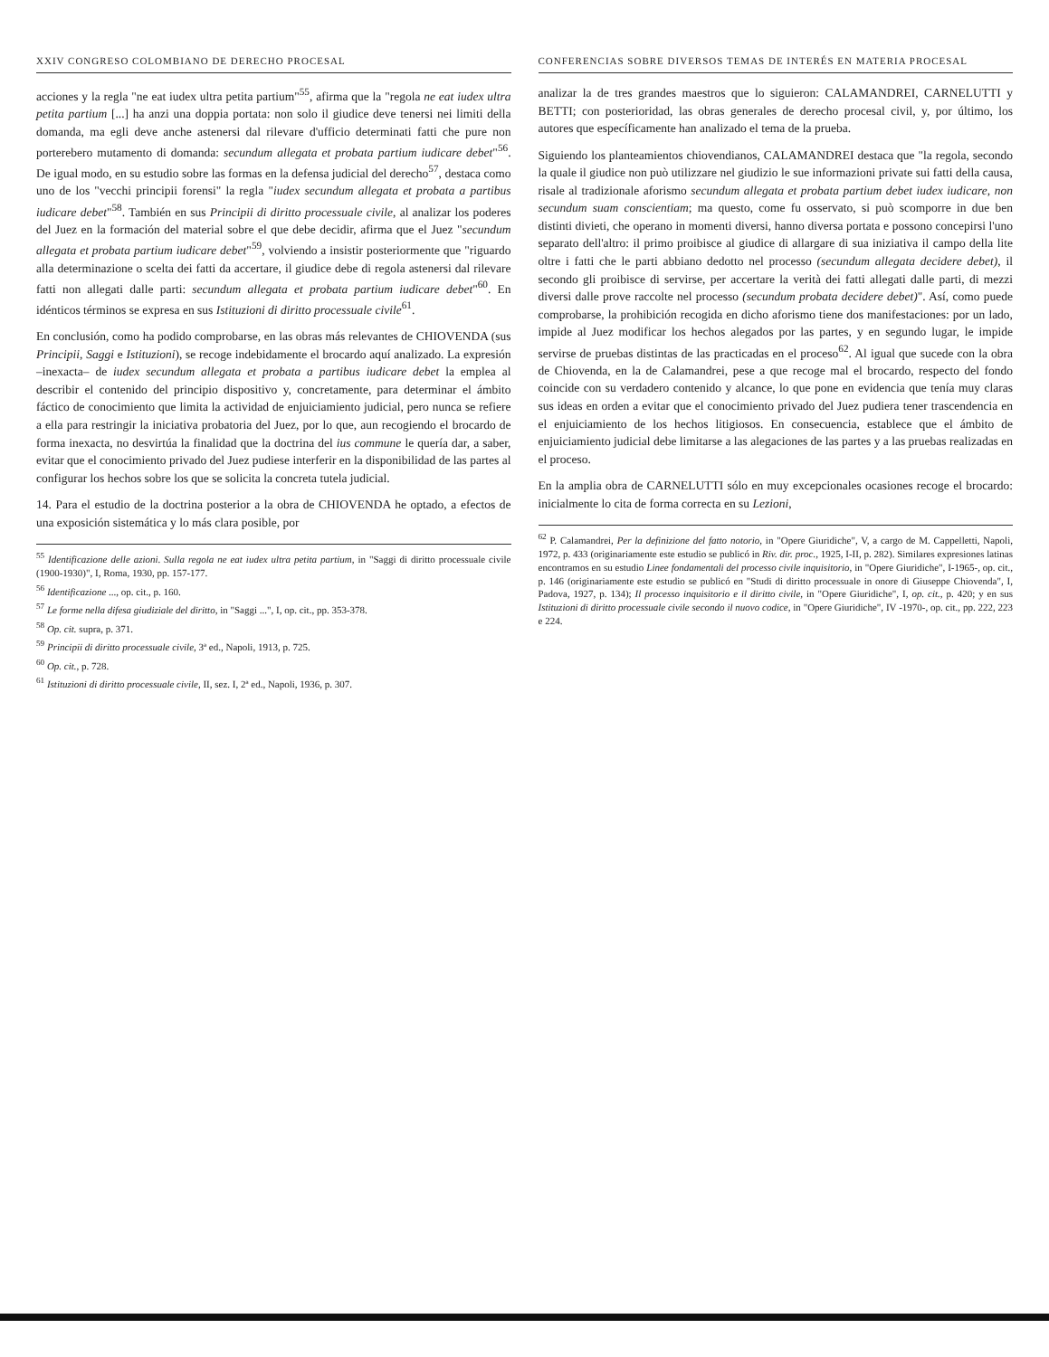XXIV CONGRESO COLOMBIANO DE DERECHO PROCESAL
acciones y la regla "ne eat iudex ultra petita partium"<sup>55</sup>, afirma que la "regola ne eat iudex ultra petita partium [...] ha anzi una doppia portata: non solo il giudice deve tenersi nei limiti della domanda, ma egli deve anche astenersi dal rilevare d'ufficio determinati fatti che pure non porterebero mutamento di domanda: secundum allegata et probata partium iudicare debet"<sup>56</sup>. De igual modo, en su estudio sobre las formas en la defensa judicial del derecho<sup>57</sup>, destaca como uno de los "vecchi principii forensi" la regla "iudex secundum allegata et probata a partibus iudicare debet"<sup>58</sup>. También en sus Principii di diritto processuale civile, al analizar los poderes del Juez en la formación del material sobre el que debe decidir, afirma que el Juez "secundum allegata et probata partium iudicare debet"<sup>59</sup>, volviendo a insistir posteriormente que "riguardo alla determinazione o scelta dei fatti da accertare, il giudice debe di regola astenersi dal rilevare fatti non allegati dalle parti: secundum allegata et probata partium iudicare debet"<sup>60</sup>. En idénticos términos se expresa en sus Istituzioni di diritto processuale civile<sup>61</sup>.
En conclusión, como ha podido comprobarse, en las obras más relevantes de CHIOVENDA (sus Principii, Saggi e Istituzioni), se recoge indebidamente el brocardo aquí analizado. La expresión –inexacta– de iudex secundum allegata et probata a partibus iudicare debet la emplea al describir el contenido del principio dispositivo y, concretamente, para determinar el ámbito fáctico de conocimiento que limita la actividad de enjuiciamiento judicial, pero nunca se refiere a ella para restringir la iniciativa probatoria del Juez, por lo que, aun recogiendo el brocardo de forma inexacta, no desvirtúa la finalidad que la doctrina del ius commune le quería dar, a saber, evitar que el conocimiento privado del Juez pudiese interferir en la disponibilidad de las partes al configurar los hechos sobre los que se solicita la concreta tutela judicial.
14. Para el estudio de la doctrina posterior a la obra de CHIOVENDA he optado, a efectos de una exposición sistemática y lo más clara posible, por
<sup>55</sup> Identificazione delle azioni. Sulla regola ne eat iudex ultra petita partium, in "Saggi di diritto processuale civile (1900-1930)", I, Roma, 1930, pp. 157-177.
<sup>56</sup> Identificazione ..., op. cit., p. 160.
<sup>57</sup> Le forme nella difesa giudiziale del diritto, in "Saggi ...", I, op. cit., pp. 353-378.
<sup>58</sup> Op. cit. supra, p. 371.
<sup>59</sup> Principii di diritto processuale civile, 3ª ed., Napoli, 1913, p. 725.
<sup>60</sup> Op. cit., p. 728.
<sup>61</sup> Istituzioni di diritto processuale civile, II, sez. I, 2ª ed., Napoli, 1936, p. 307.
CONFERENCIAS SOBRE DIVERSOS TEMAS DE INTERÉS EN MATERIA PROCESAL
analizar la de tres grandes maestros que lo siguieron: CALAMANDREI, CARNELUTTI y BETTI; con posterioridad, las obras generales de derecho procesal civil, y, por último, los autores que específicamente han analizado el tema de la prueba.
Siguiendo los planteamientos chiovendianos, CALAMANDREI destaca que "la regola, secondo la quale il giudice non può utilizzare nel giudizio le sue informazioni private sui fatti della causa, risale al tradizionale aforismo secundum allegata et probata partium debet iudex iudicare, non secundum suam conscientiam; ma questo, come fu osservato, si può scomporre in due ben distinti divieti, che operano in momenti diversi, hanno diversa portata e possono concepirsi l'uno separato dell'altro: il primo proibisce al giudice di allargare di sua iniziativa il campo della lite oltre i fatti che le parti abbiano dedotto nel processo (secundum allegata decidere debet), il secondo gli proibisce di servirse, per accertare la verità dei fatti allegati dalle parti, di mezzi diversi dalle prove raccolte nel processo (secundum probata decidere debet)". Así, como puede comprobarse, la prohibición recogida en dicho aforismo tiene dos manifestaciones: por un lado, impide al Juez modificar los hechos alegados por las partes, y en segundo lugar, le impide servirse de pruebas distintas de las practicadas en el proceso<sup>62</sup>. Al igual que sucede con la obra de Chiovenda, en la de Calamandrei, pese a que recoge mal el brocardo, respecto del fondo coincide con su verdadero contenido y alcance, lo que pone en evidencia que tenía muy claras sus ideas en orden a evitar que el conocimiento privado del Juez pudiera tener trascendencia en el enjuiciamiento de los hechos litigiosos. En consecuencia, establece que el ámbito de enjuiciamiento judicial debe limitarse a las alegaciones de las partes y a las pruebas realizadas en el proceso.
En la amplia obra de CARNELUTTI sólo en muy excepcionales ocasiones recoge el brocardo: inicialmente lo cita de forma correcta en su Lezioni,
<sup>62</sup> P. Calamandrei, Per la definizione del fatto notorio, in "Opere Giuridiche", V, a cargo de M. Cappelletti, Napoli, 1972, p. 433 (originariamente este estudio se publicó in Riv. dir. proc., 1925, I-II, p. 282). Similares expresiones latinas encontramos en su estudio Linee fondamentali del processo civile inquisitorio, in "Opere Giuridiche", I-1965-, op. cit., p. 146 (originariamente este estudio se publicó en "Studi di diritto processuale in onore di Giuseppe Chiovenda", I, Padova, 1927, p. 134); Il processo inquisitorio e il diritto civile, in "Opere Giuridiche", I, op. cit., p. 420; y en sus Istituzioni di diritto processuale civile secondo il nuovo codice, in "Opere Giuridiche", IV -1970-, op. cit., pp. 222, 223 e 224.